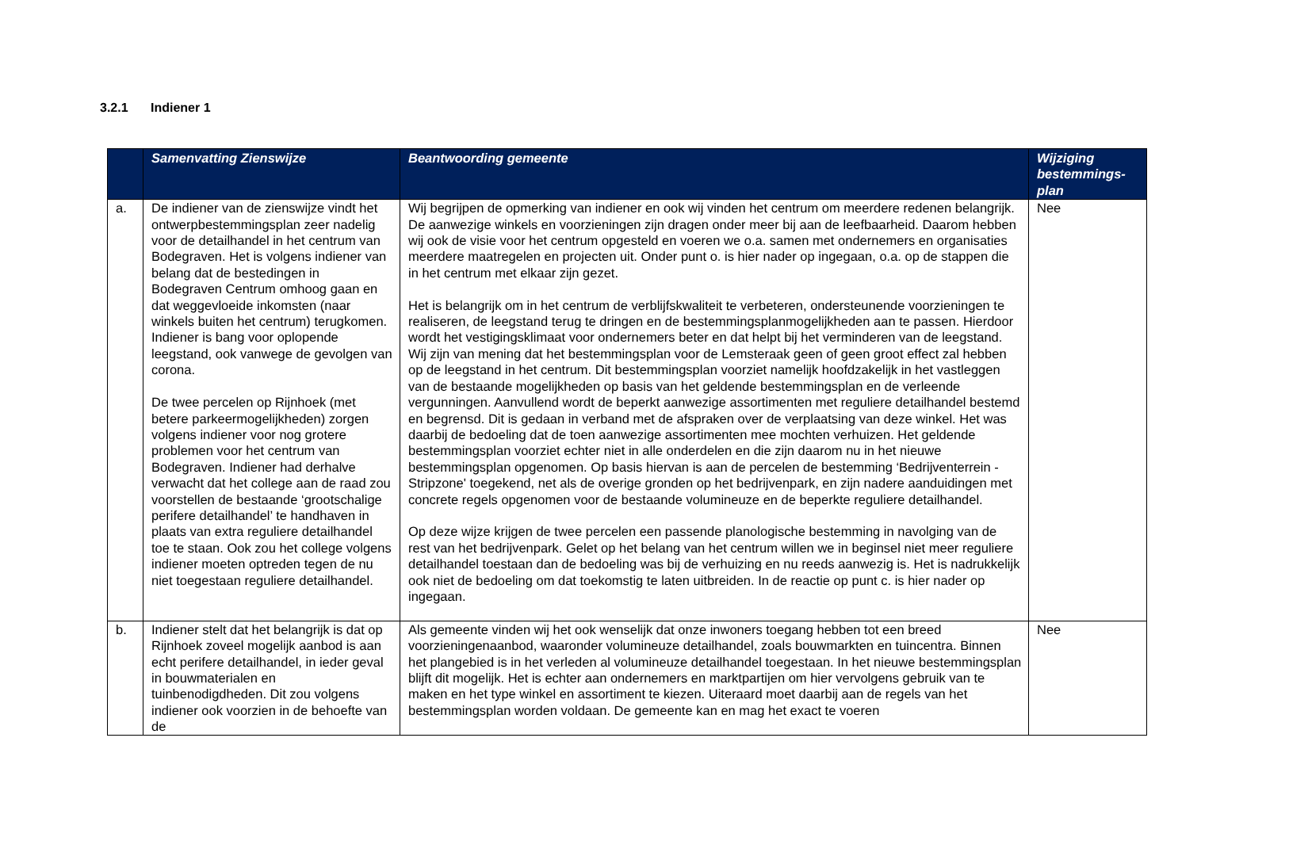3.2.1 Indiener 1
| | Samenvatting Zienswijze | Beantwoording gemeente | Wijziging bestemmings-plan |
| --- | --- | --- | --- |
| a. | De indiener van de zienswijze vindt het ontwerpbestemmingsplan zeer nadelig voor de detailhandel in het centrum van Bodegraven. Het is volgens indiener van belang dat de bestedingen in Bodegraven Centrum omhoog gaan en dat weggevloeide inkomsten (naar winkels buiten het centrum) terugkomen. Indiener is bang voor oplopende leegstand, ook vanwege de gevolgen van corona. De twee percelen op Rijnhoek (met betere parkeermogelijkheden) zorgen volgens indiener voor nog grotere problemen voor het centrum van Bodegraven. Indiener had derhalve verwacht dat het college aan de raad zou voorstellen de bestaande ‘grootschalige perifere detailhandel’ te handhaven in plaats van extra reguliere detailhandel toe te staan. Ook zou het college volgens indiener moeten optreden tegen de nu niet toegestaan reguliere detailhandel. | Wij begrijpen de opmerking van indiener en ook wij vinden het centrum om meerdere redenen belangrijk. De aanwezige winkels en voorzieningen zijn dragen onder meer bij aan de leefbaarheid. Daarom hebben wij ook de visie voor het centrum opgesteld en voeren we o.a. samen met ondernemers en organisaties meerdere maatregelen en projecten uit. Onder punt o. is hier nader op ingegaan, o.a. op de stappen die in het centrum met elkaar zijn gezet. Het is belangrijk om in het centrum de verblijfskwaliteit te verbeteren, ondersteunende voorzieningen te realiseren, de leegstand terug te dringen en de bestemmingsplanmogelijkheden aan te passen. Hierdoor wordt het vestigingsklimaat voor ondernemers beter en dat helpt bij het verminderen van de leegstand. Wij zijn van mening dat het bestemmingsplan voor de Lemsteraak geen of geen groot effect zal hebben op de leegstand in het centrum. Dit bestemmingsplan voorziet namelijk hoofdzakelijk in het vastleggen van de bestaande mogelijkheden op basis van het geldende bestemmingsplan en de verleende vergunningen. Aanvullend wordt de beperkt aanwezige assortimenten met reguliere detailhandel bestemd en begrensd. Dit is gedaan in verband met de afspraken over de verplaatsing van deze winkel. Het was daarbij de bedoeling dat de toen aanwezige assortimenten mee mochten verhuizen. Het geldende bestemmingsplan voorziet echter niet in alle onderdelen en die zijn daarom nu in het nieuwe bestemmingsplan opgenomen. Op basis hiervan is aan de percelen de bestemming ‘Bedrijventerrein - Stripzone' toegekend, net als de overige gronden op het bedrijvenpark, en zijn nadere aanduidingen met concrete regels opgenomen voor de bestaande volumineuze en de beperkte reguliere detailhandel. Op deze wijze krijgen de twee percelen een passende planologische bestemming in navolging van de rest van het bedrijvenpark. Gelet op het belang van het centrum willen we in beginsel niet meer reguliere detailhandel toestaan dan de bedoeling was bij de verhuizing en nu reeds aanwezig is. Het is nadrukkelijk ook niet de bedoeling om dat toekomstig te laten uitbreiden. In de reactie op punt c. is hier nader op ingegaan. | Nee |
| b. | Indiener stelt dat het belangrijk is dat op Rijnhoek zoveel mogelijk aanbod is aan echt perifere detailhandel, in ieder geval in bouwmaterialen en tuinbenodigdheden. Dit zou volgens indiener ook voorzien in de behoefte van de | Als gemeente vinden wij het ook wenselijk dat onze inwoners toegang hebben tot een breed voorzieningenaanbod, waaronder volumineuze detailhandel, zoals bouwmarkten en tuincentra. Binnen het plangebied is in het verleden al volumineuze detailhandel toegestaan. In het nieuwe bestemmingsplan blijft dit mogelijk. Het is echter aan ondernemers en marktpartijen om hier vervolgens gebruik van te maken en het type winkel en assortiment te kiezen. Uiteraard moet daarbij aan de regels van het bestemmingsplan worden voldaan. De gemeente kan en mag het exact te voeren | Nee |